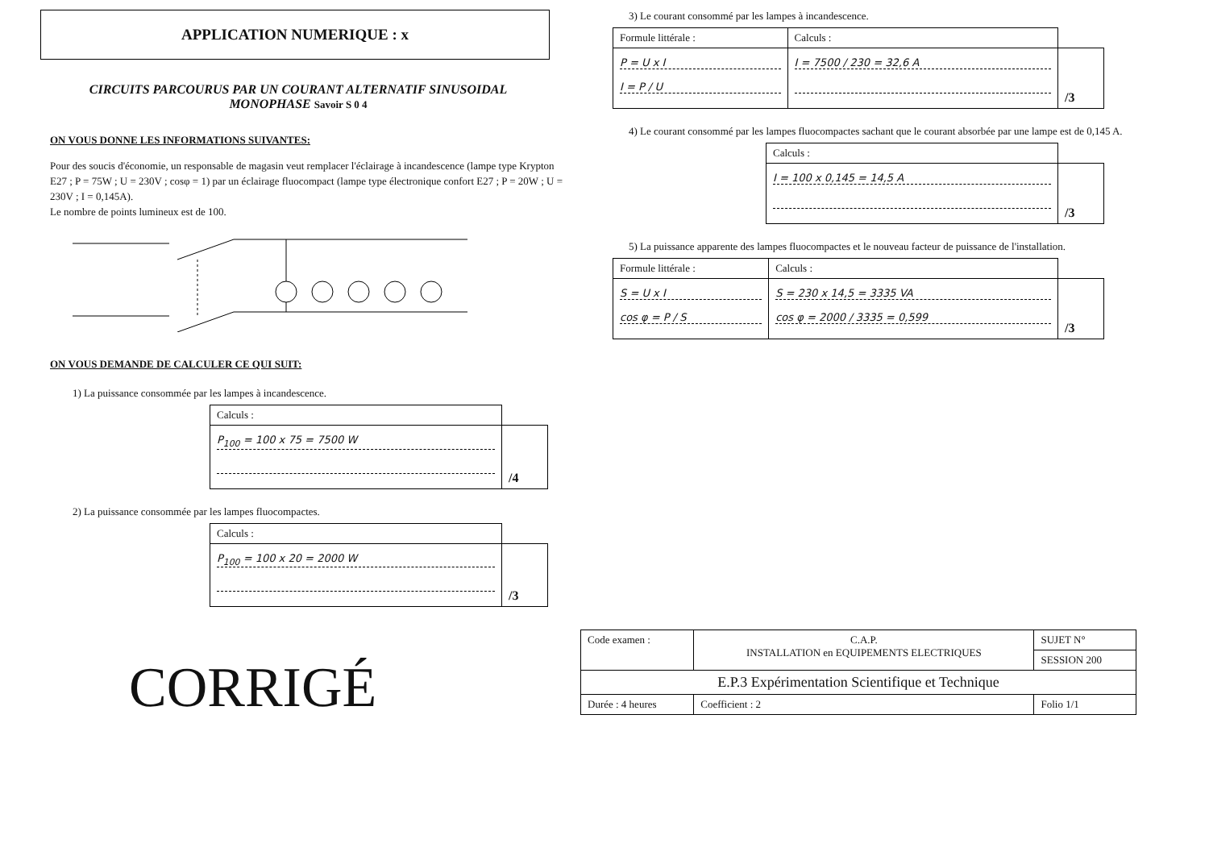APPLICATION NUMERIQUE : x
CIRCUITS PARCOURUS PAR UN COURANT ALTERNATIF SINUSOIDAL
MONOPHASE Savoir S 0 4
ON VOUS DONNE LES INFORMATIONS SUIVANTES:
Pour des soucis d'économie, un responsable de magasin veut remplacer l'éclairage à incandescence (lampe type Krypton E27 ; P = 75W ; U = 230V ; cosφ = 1) par un éclairage fluocompact (lampe type électronique confort E27 ; P = 20W ; U = 230V ; I = 0,145A).
Le nombre de points lumineux est de 100.
ON VOUS DEMANDE DE CALCULER CE QUI SUIT:
1) La puissance consommée par les lampes à incandescence.
| Calculs : | |
| P<sub>100</sub> = 100 x 75 = 7500 W | /4 |
2) La puissance consommée par les lampes fluocompactes.
| Calculs : | |
| P<sub>100</sub> = 100 x 20 = 2000 W | /3 |
CORRIGÉ
3) Le courant consommé par les lampes à incandescence.
| Formule littérale : | Calculs : | |
| P = U x I I = P / U | I = 7500 / 230 = 32,6 A | /3 |
4) Le courant consommé par les lampes fluocompactes sachant que le courant absorbée par une lampe est de 0,145 A.
| Calculs : | |
| I = 100 x 0,145 = 14,5 A | /3 |
5) La puissance apparente des lampes fluocompactes et le nouveau facteur de puissance de l'installation.
| Formule littérale : | Calculs : | |
| S = U x I cos φ = P / S | S = 230 x 14,5 = 3335 VA cos φ = 2000 / 3335 = 0,599 | /3 |
| Code examen : | C.A.P. INSTALLATION en EQUIPEMENTS ELECTRIQUES | SUJET N° |
| | | SESSION 200 |
| E.P.3 Expérimentation Scientifique et Technique | | |
| Durée : 4 heures | Coefficient : 2 | Folio 1/1 |